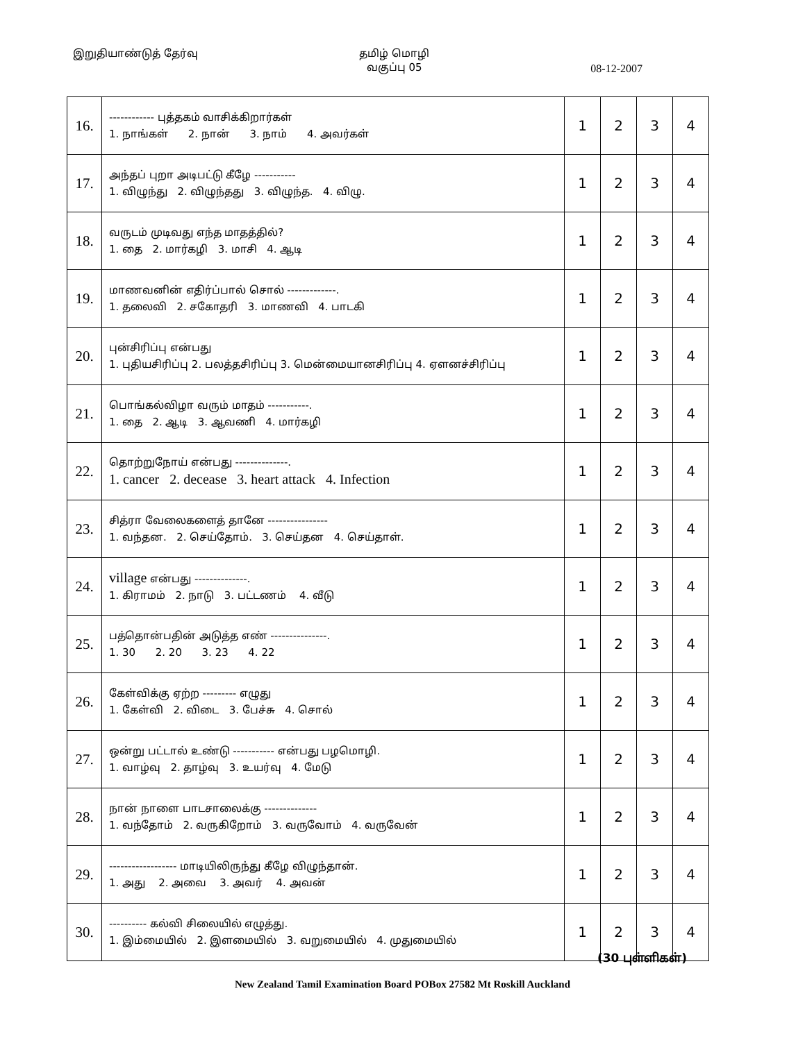இறுதியாண்டுத் தேர்வு தமிழ் மொழி
வகுப்பு 05
08-12-2007
| 16. | ------------ புத்தகம் வாசிக்கிறார்கள் 1. நாங்கள் 2. நான் 3. நாம் 4. அவர்கள் | 1 | 2 | 3 | 4 |
| 17. | அந்தப் புறா அடிபட்டு கீழே ----------- 1. விழுந்து 2. விழுந்தது 3. விழுந்த. 4. விழு. | 1 | 2 | 3 | 4 |
| 18. | வருடம் முடிவது எந்த மாதத்தில்? 1. தை 2. மார்கழி 3. மாசி 4. ஆடி | 1 | 2 | 3 | 4 |
| 19. | மாணவனின் எதிர்ப்பால் சொல் -------------. 1. தலைவி 2. சகோதரி 3. மாணவி 4. பாடகி | 1 | 2 | 3 | 4 |
| 20. | புன்சிரிப்பு என்பது 1. புதியசிரிப்பு 2. பலத்தசிரிப்பு 3. மென்மையானசிரிப்பு 4. ஏளனச்சிரிப்பு | 1 | 2 | 3 | 4 |
| 21. | பொங்கல்விழா வரும் மாதம் -----------. 1. தை 2. ஆடி 3. ஆவணி 4. மார்கழி | 1 | 2 | 3 | 4 |
| 22. | தொற்றுநோய் என்பது --------------. 1. cancer 2. decease 3. heart attack 4. Infection | 1 | 2 | 3 | 4 |
| 23. | சித்ரா வேலைகளைத் தானே ---------------- 1. வந்தன. 2. செய்தோம். 3. செய்தன 4. செய்தாள். | 1 | 2 | 3 | 4 |
| 24. | village என்பது --------------. 1. கிராமம் 2. நாடு 3. பட்டணம் 4. வீடு | 1 | 2 | 3 | 4 |
| 25. | பத்தொன்பதின் அடுத்த எண் ---------------. 1. 30 2. 20 3. 23 4. 22 | 1 | 2 | 3 | 4 |
| 26. | கேள்விக்கு ஏற்ற --------- எழுது 1. கேள்வி 2. விடை 3. பேச்சு 4. சொல் | 1 | 2 | 3 | 4 |
| 27. | ஒன்று பட்டால் உண்டு ----------- என்பது பழமொழி. 1. வாழ்வு 2. தாழ்வு 3. உயர்வு 4. மேடு | 1 | 2 | 3 | 4 |
| 28. | நான் நாளை பாடசாலைக்கு -------------- 1. வந்தோம் 2. வருகிறோம் 3. வருவோம் 4. வருவேன் | 1 | 2 | 3 | 4 |
| 29. | ------------------ மாடியிலிருந்து கீழே விழுந்தான். 1. அது 2. அவை 3. அவர் 4. அவன் | 1 | 2 | 3 | 4 |
| 30. | ---------- கல்வி சிலையில் எழுத்து. 1. இம்மையில் 2. இளமையில் 3. வறுமையில் 4. முதுமையில் | 1 | 2 | 3 | 4 |
(30 புள்ளிகள்)
New Zealand Tamil Examination Board POBox 27582 Mt Roskill Auckland